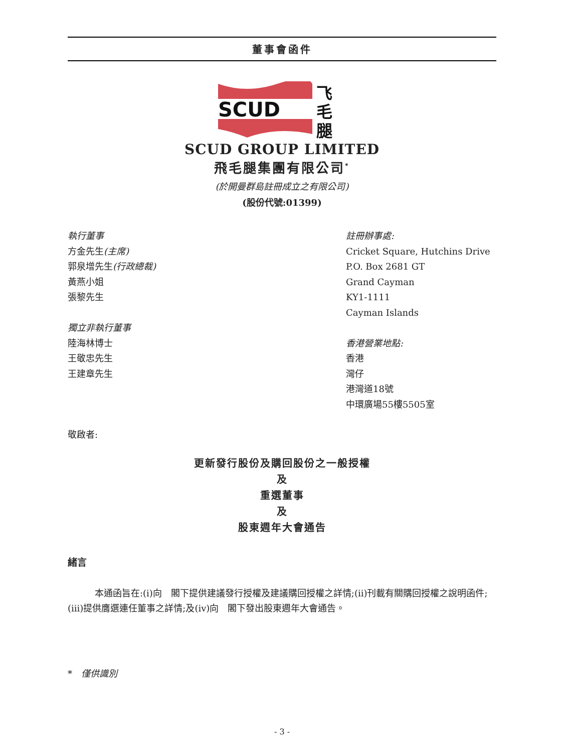董事會函件
SCUD
飞
毛
腿
SCUD GROUP LIMITED
飛毛腿集團有限公司<sup>*</sup>
(於開曼群島註冊成立之有限公司)
(股份代號:01399)
執行董事
方金先生(主席)
郭泉增先生(行政總裁)
黃燕小姐
張黎先生
獨立非執行董事
陸海林博士
王敬忠先生
王建章先生
註冊辦事處:
Cricket Square, Hutchins Drive
P.O. Box 2681 GT
Grand Cayman
KY1-1111
Cayman Islands
香港營業地點:
香港
灣仔
港灣道18號
中環廣場55樓5505室
敬啟者:
更新發行股份及購回股份之一般授權
及
重選董事
及
股東週年大會通告
緒言
本通函旨在:(i)向　閣下提供建議發行授權及建議購回授權之詳情;(ii)刊載有關購回授權之說明函件;(iii)提供膺選連任董事之詳情;及(iv)向　閣下發出股東週年大會通告。
*　僅供識別
- 3 -